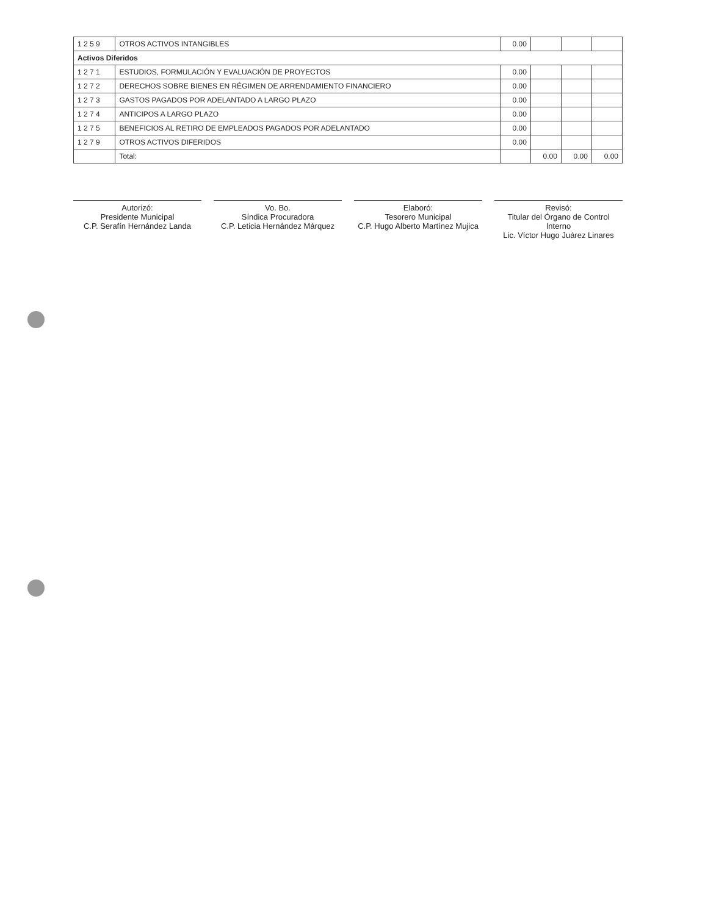| 1 2 5 9 | OTROS ACTIVOS INTANGIBLES | 0.00 | | | |
| Activos Diferidos | | | | | |
| 1 2 7 1 | ESTUDIOS, FORMULACIÓN Y EVALUACIÓN DE PROYECTOS | 0.00 | | | |
| 1 2 7 2 | DERECHOS SOBRE BIENES EN RÉGIMEN DE ARRENDAMIENTO FINANCIERO | 0.00 | | | |
| 1 2 7 3 | GASTOS PAGADOS POR ADELANTADO A LARGO PLAZO | 0.00 | | | |
| 1 2 7 4 | ANTICIPOS A LARGO PLAZO | 0.00 | | | |
| 1 2 7 5 | BENEFICIOS AL RETIRO DE EMPLEADOS PAGADOS POR ADELANTADO | 0.00 | | | |
| 1 2 7 9 | OTROS ACTIVOS DIFERIDOS | 0.00 | | | |
| | Total: | | 0.00 | 0.00 | 0.00 |
Autorizó:
Presidente Municipal
C.P. Serafín Hernández Landa
Vo. Bo.
Síndica Procuradora
C.P. Leticia Hernández Márquez
Elaboró:
Tesorero Municipal
C.P. Hugo Alberto Martínez Mujica
Revisó:
Titular del Órgano de Control Interno
Lic. Víctor Hugo Juárez Linares